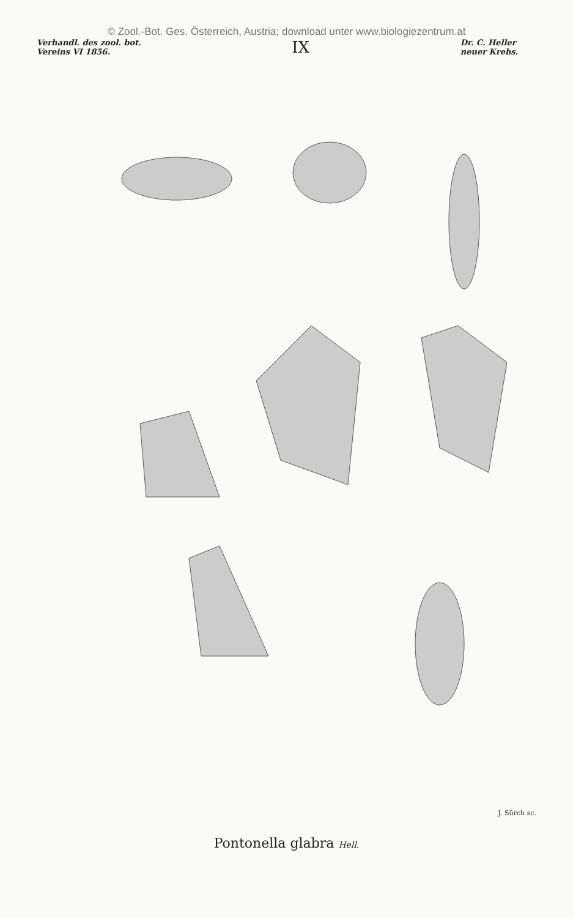© Zool.-Bot. Ges. Österreich, Austria; download unter www.biologiezentrum.at
Verhandl. des zool. bot.
Vereins VI 1856.
IX
Dr. C. Heller
neuer Krebs.
J. Sürch sc.
Pontonella glabra Hell.